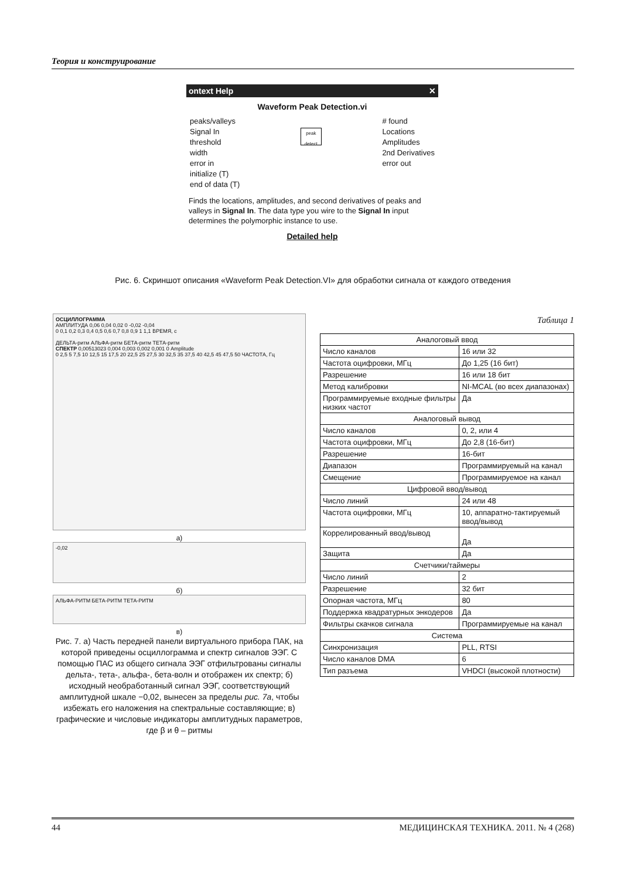Теория и конструирование
ontext Help ✕
Waveform Peak Detection.vi
peaks/valleys
Signal In
threshold
width
error in
initialize (T)
end of data (T)
peak detect
# found
Locations
Amplitudes
2nd Derivatives
error out
Finds the locations, amplitudes, and second derivatives of peaks and valleys in Signal In. The data type you wire to the Signal In input determines the polymorphic instance to use.
Detailed help
Рис. 6. Скриншот описания «Waveform Peak Detection.VI» для обработки сигнала от каждого отведения
ОСЦИЛЛОГРАММА
АМПЛИТУДА 0,06 0,04 0,02 0 -0,02 -0,04
0 0,1 0,2 0,3 0,4 0,5 0,6 0,7 0,8 0,9 1 1,1 ВРЕМЯ, с
ДЕЛЬТА-ритм АЛЬФА-ритм БЕТА-ритм ТЕТА-ритм
СПЕКТР 0,00513023 0,004 0,003 0,002 0,001 0 Amplitude
0 2,5 5 7,5 10 12,5 15 17,5 20 22,5 25 27,5 30 32,5 35 37,5 40 42,5 45 47,5 50 ЧАСТОТА, Гц
а)
-0,02
б)
АЛЬФА-РИТМ БЕТА-РИТМ ТЕТА-РИТМ
в)
Рис. 7. а) Часть передней панели виртуального прибора ПАК, на которой приведены осциллограмма и спектр сигналов ЭЭГ. С помощью ПАС из общего сигнала ЭЭГ отфильтрованы сигналы дельта-, тета-, альфа-, бета-волн и отображен их спектр; б) исходный необработанный сигнал ЭЭГ, соответствующий амплитудной шкале −0,02, вынесен за пределы рис. 7а, чтобы избежать его наложения на спектральные составляющие; в) графические и числовые индикаторы амплитудных параметров, где β и θ – ритмы
Таблица 1
| Аналоговый ввод | |
| Число каналов | 16 или 32 |
| Частота оцифровки, МГц | До 1,25 (16 бит) |
| Разрешение | 16 или 18 бит |
| Метод калибровки | NI-MCAL (во всех диапазонах) |
| Программируемые входные фильтры низких частот | Да |
| Аналоговый вывод | |
| Число каналов | 0, 2, или 4 |
| Частота оцифровки, МГц | До 2,8 (16-бит) |
| Разрешение | 16-бит |
| Диапазон | Программируемый на канал |
| Смещение | Программируемое на канал |
| Цифровой ввод/вывод | |
| Число линий | 24 или 48 |
| Частота оцифровки, МГц | 10, аппаратно-тактируемый ввод/вывод |
| Коррелированный ввод/вывод | Да |
| Защита | Да |
| Счетчики/таймеры | |
| Число линий | 2 |
| Разрешение | 32 бит |
| Опорная частота, МГц | 80 |
| Поддержка квадратурных энкодеров | Да |
| Фильтры скачков сигнала | Программируемые на канал |
| Система | |
| Синхронизация | PLL, RTSI |
| Число каналов DMA | 6 |
| Тип разъема | VHDCI (высокой плотности) |
44 МЕДИЦИНСКАЯ ТЕХНИКА. 2011. № 4 (268)